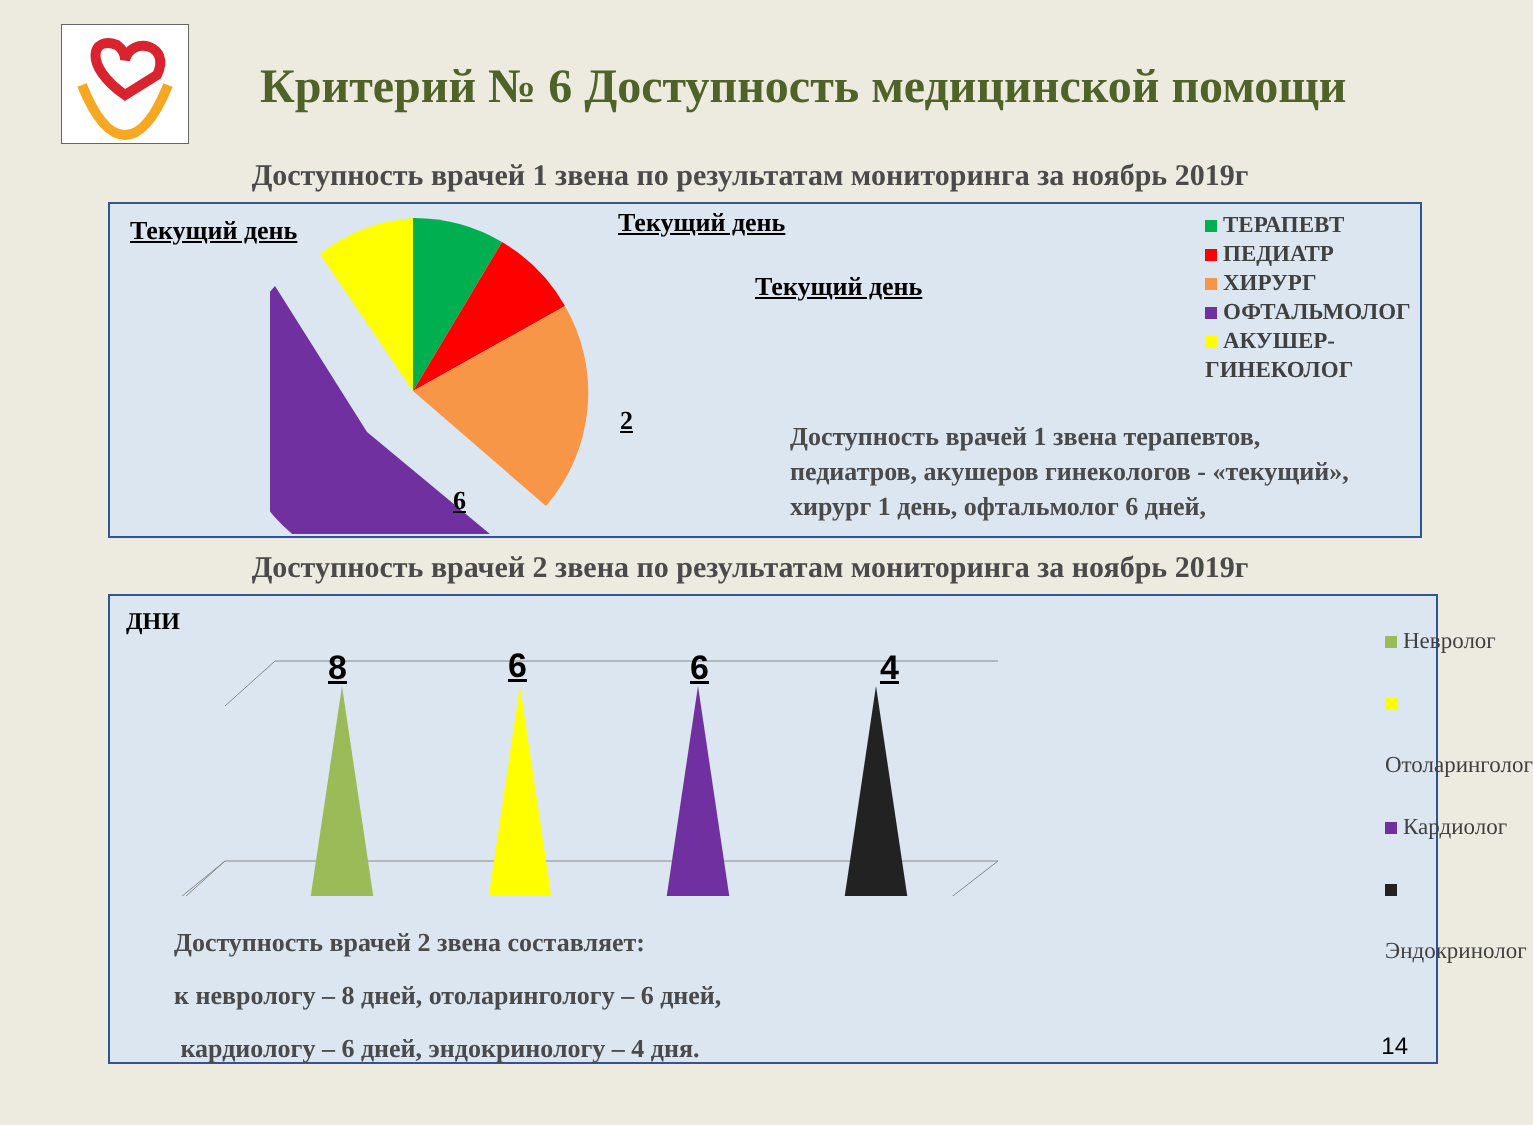Критерий № 6 Доступность медицинской помощи
Доступность врачей 1 звена по результатам мониторинга за ноябрь 2019г
Текущий день Текущий день
Текущий день
2
6
ТЕРАПЕВТ
ПЕДИАТР
ХИРУРГ
ОФТАЛЬМОЛОГ
АКУШЕР-ГИНЕКОЛОГ
Доступность врачей 1 звена терапевтов,
педиатров, акушеров гинекологов - «текущий»,
хирург 1 день, офтальмолог 6 дней,
Доступность врачей 2 звена по результатам мониторинга за ноябрь 2019г
ДНИ
8 6 6 4
Невролог
Отоларинголог
Кардиолог
Эндокринолог
Доступность врачей 2 звена составляет:
к неврологу – 8 дней, отоларингологу – 6 дней,
кардиологу – 6 дней, эндокринологу – 4 дня.
14